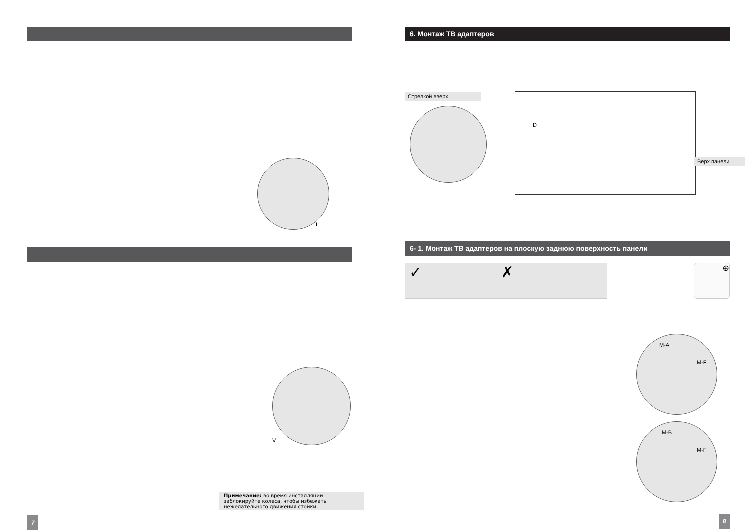I
V
Примечание: во время инсталляции заблокируйте колеса, чтобы избежать нежелательного движения стойки.
7
6. Монтаж ТВ адаптеров
Стрелкой вверх
D
Верх панели
6- 1. Монтаж ТВ адаптеров на плоскую заднюю поверхность панели
✓ ✗
⊕
M-A
M-F
M-B
M-F
8